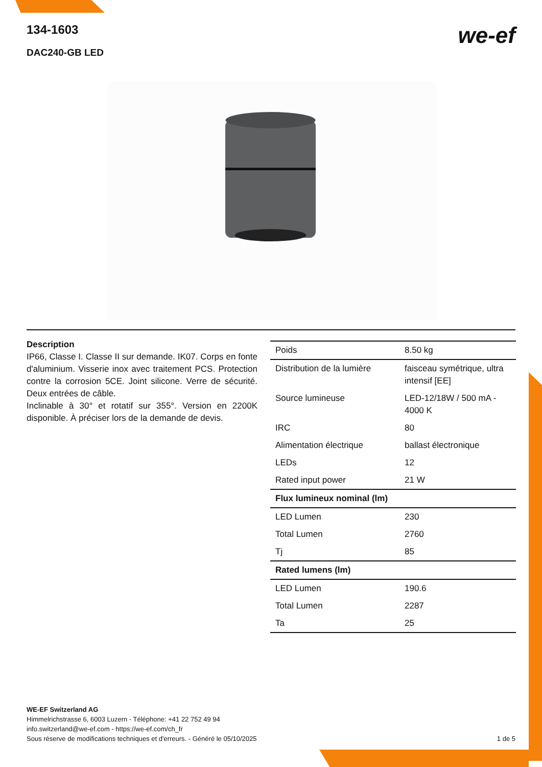134-1603
DAC240-GB LED
we-ef
Description
IP66, Classe I. Classe II sur demande. IK07. Corps en fonte d'aluminium. Visserie inox avec traitement PCS. Protection contre la corrosion 5CE. Joint silicone. Verre de sécurité. Deux entrées de câble.
Inclinable à 30° et rotatif sur 355°. Version en 2200K disponible. À préciser lors de la demande de devis.
| Poids | 8.50 kg |
| Distribution de la lumière | faisceau symétrique, ultra intensif [EE] |
| Source lumineuse | LED-12/18W / 500 mA - 4000 K |
| IRC | 80 |
| Alimentation électrique | ballast électronique |
| LEDs | 12 |
| Rated input power | 21 W |
| Flux lumineux nominal (lm) | |
| LED Lumen | 230 |
| Total Lumen | 2760 |
| Tj | 85 |
| Rated lumens (lm) | |
| LED Lumen | 190.6 |
| Total Lumen | 2287 |
| Ta | 25 |
WE-EF Switzerland AG
Himmelrichstrasse 6, 6003 Luzern - Téléphone: +41 22 752 49 94
info.switzerland@we-ef.com - https://we-ef.com/ch_fr
Sous réserve de modifications techniques et d'erreurs. - Généré le 05/10/2025 1 de 5